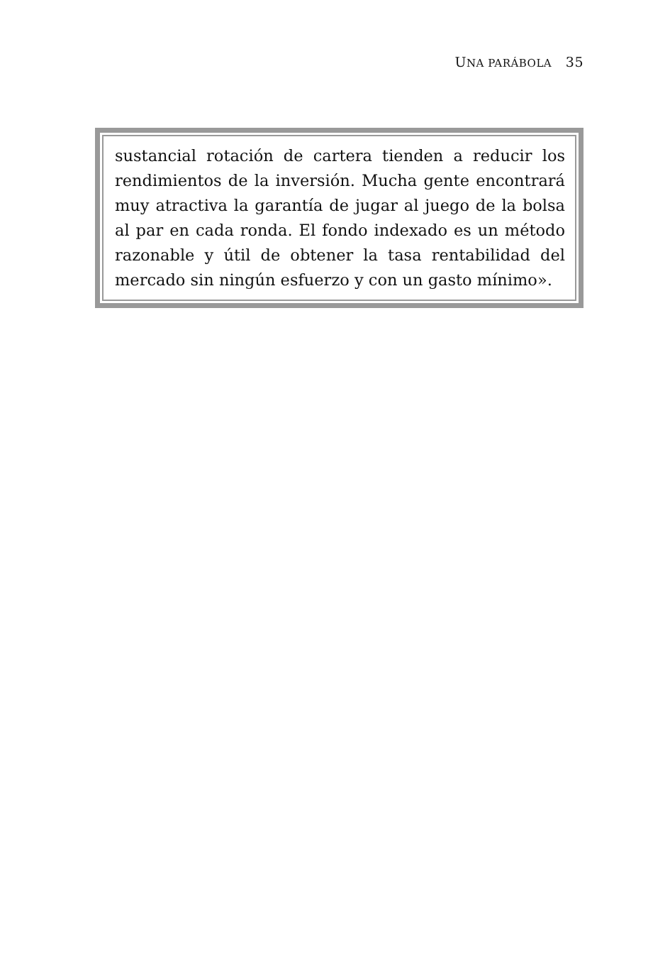UNA PARÁBOLA 35
sustancial rotación de cartera tienden a reducir los rendimientos de la inversión. Mucha gente encontrará muy atractiva la garantía de jugar al juego de la bolsa al par en cada ronda. El fondo indexado es un método razonable y útil de obtener la tasa rentabilidad del mercado sin ningún esfuerzo y con un gasto mínimo».